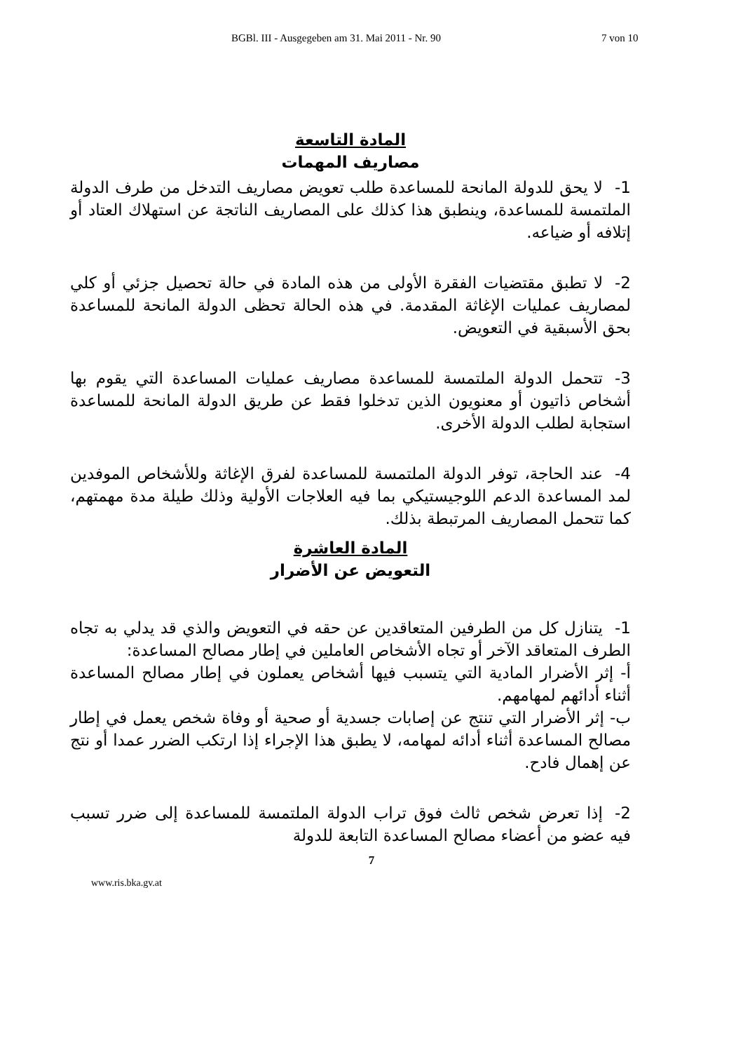BGBl. III - Ausgegeben am 31. Mai 2011 - Nr. 90 7 von 10
المادة التاسعة
مصاريف المهمات
1- لا يحق للدولة المانحة للمساعدة طلب تعويض مصاريف التدخل من طرف الدولة الملتمسة للمساعدة، وينطبق هذا كذلك على المصاريف الناتجة عن استهلاك العتاد أو إتلافه أو ضياعه.
2- لا تطبق مقتضيات الفقرة الأولى من هذه المادة في حالة تحصيل جزئي أو كلي لمصاريف عمليات الإغاثة المقدمة. في هذه الحالة تحظى الدولة المانحة للمساعدة بحق الأسبقية في التعويض.
3- تتحمل الدولة الملتمسة للمساعدة مصاريف عمليات المساعدة التي يقوم بها أشخاص ذاتيون أو معنويون الذين تدخلوا فقط عن طريق الدولة المانحة للمساعدة استجابة لطلب الدولة الأخرى.
4- عند الحاجة، توفر الدولة الملتمسة للمساعدة لفرق الإغاثة وللأشخاص الموفدين لمد المساعدة الدعم اللوجيستيكي بما فيه العلاجات الأولية وذلك طيلة مدة مهمتهم، كما تتحمل المصاريف المرتبطة بذلك.
المادة العاشرة
التعويض عن الأضرار
1- يتنازل كل من الطرفين المتعاقدين عن حقه في التعويض والذي قد يدلي به تجاه الطرف المتعاقد الآخر أو تجاه الأشخاص العاملين في إطار مصالح المساعدة:
أ- إثر الأضرار المادية التي يتسبب فيها أشخاص يعملون في إطار مصالح المساعدة أثناء أدائهم لمهامهم.
ب- إثر الأضرار التي تنتج عن إصابات جسدية أو صحية أو وفاة شخص يعمل في إطار مصالح المساعدة أثناء أدائه لمهامه، لا يطبق هذا الإجراء إذا ارتكب الضرر عمدا أو نتج عن إهمال فادح.
2- إذا تعرض شخص ثالث فوق تراب الدولة الملتمسة للمساعدة إلى ضرر تسبب فيه عضو من أعضاء مصالح المساعدة التابعة للدولة
7
www.ris.bka.gv.at